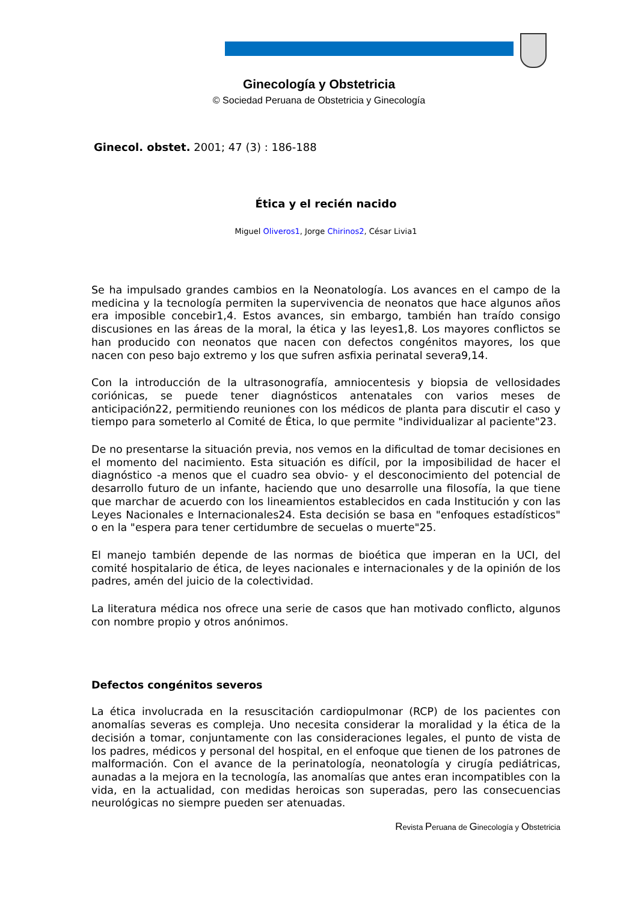Ginecología y Obstetricia
© Sociedad Peruana de Obstetricia y Ginecología
Ginecol. obstet. 2001; 47 (3) : 186-188
Ética y el recién nacido
Miguel Oliveros1, Jorge Chirinos2, César Livia1
Se ha impulsado grandes cambios en la Neonatología. Los avances en el campo de la medicina y la tecnología permiten la supervivencia de neonatos que hace algunos años era imposible concebir1,4. Estos avances, sin embargo, también han traído consigo discusiones en las áreas de la moral, la ética y las leyes1,8. Los mayores conflictos se han producido con neonatos que nacen con defectos congénitos mayores, los que nacen con peso bajo extremo y los que sufren asfixia perinatal severa9,14.
Con la introducción de la ultrasonografía, amniocentesis y biopsia de vellosidades coriónicas, se puede tener diagnósticos antenatales con varios meses de anticipación22, permitiendo reuniones con los médicos de planta para discutir el caso y tiempo para someterlo al Comité de Ética, lo que permite "individualizar al paciente"23.
De no presentarse la situación previa, nos vemos en la dificultad de tomar decisiones en el momento del nacimiento. Esta situación es difícil, por la imposibilidad de hacer el diagnóstico -a menos que el cuadro sea obvio- y el desconocimiento del potencial de desarrollo futuro de un infante, haciendo que uno desarrolle una filosofía, la que tiene que marchar de acuerdo con los lineamientos establecidos en cada Institución y con las Leyes Nacionales e Internacionales24. Esta decisión se basa en "enfoques estadísticos" o en la "espera para tener certidumbre de secuelas o muerte"25.
El manejo también depende de las normas de bioética que imperan en la UCI, del comité hospitalario de ética, de leyes nacionales e internacionales y de la opinión de los padres, amén del juicio de la colectividad.
La literatura médica nos ofrece una serie de casos que han motivado conflicto, algunos con nombre propio y otros anónimos.
Defectos congénitos severos
La ética involucrada en la resuscitación cardiopulmonar (RCP) de los pacientes con anomalías severas es compleja. Uno necesita considerar la moralidad y la ética de la decisión a tomar, conjuntamente con las consideraciones legales, el punto de vista de los padres, médicos y personal del hospital, en el enfoque que tienen de los patrones de malformación. Con el avance de la perinatología, neonatología y cirugía pediátricas, aunadas a la mejora en la tecnología, las anomalías que antes eran incompatibles con la vida, en la actualidad, con medidas heroicas son superadas, pero las consecuencias neurológicas no siempre pueden ser atenuadas.
Revista Peruana de Ginecología y Obstetricia